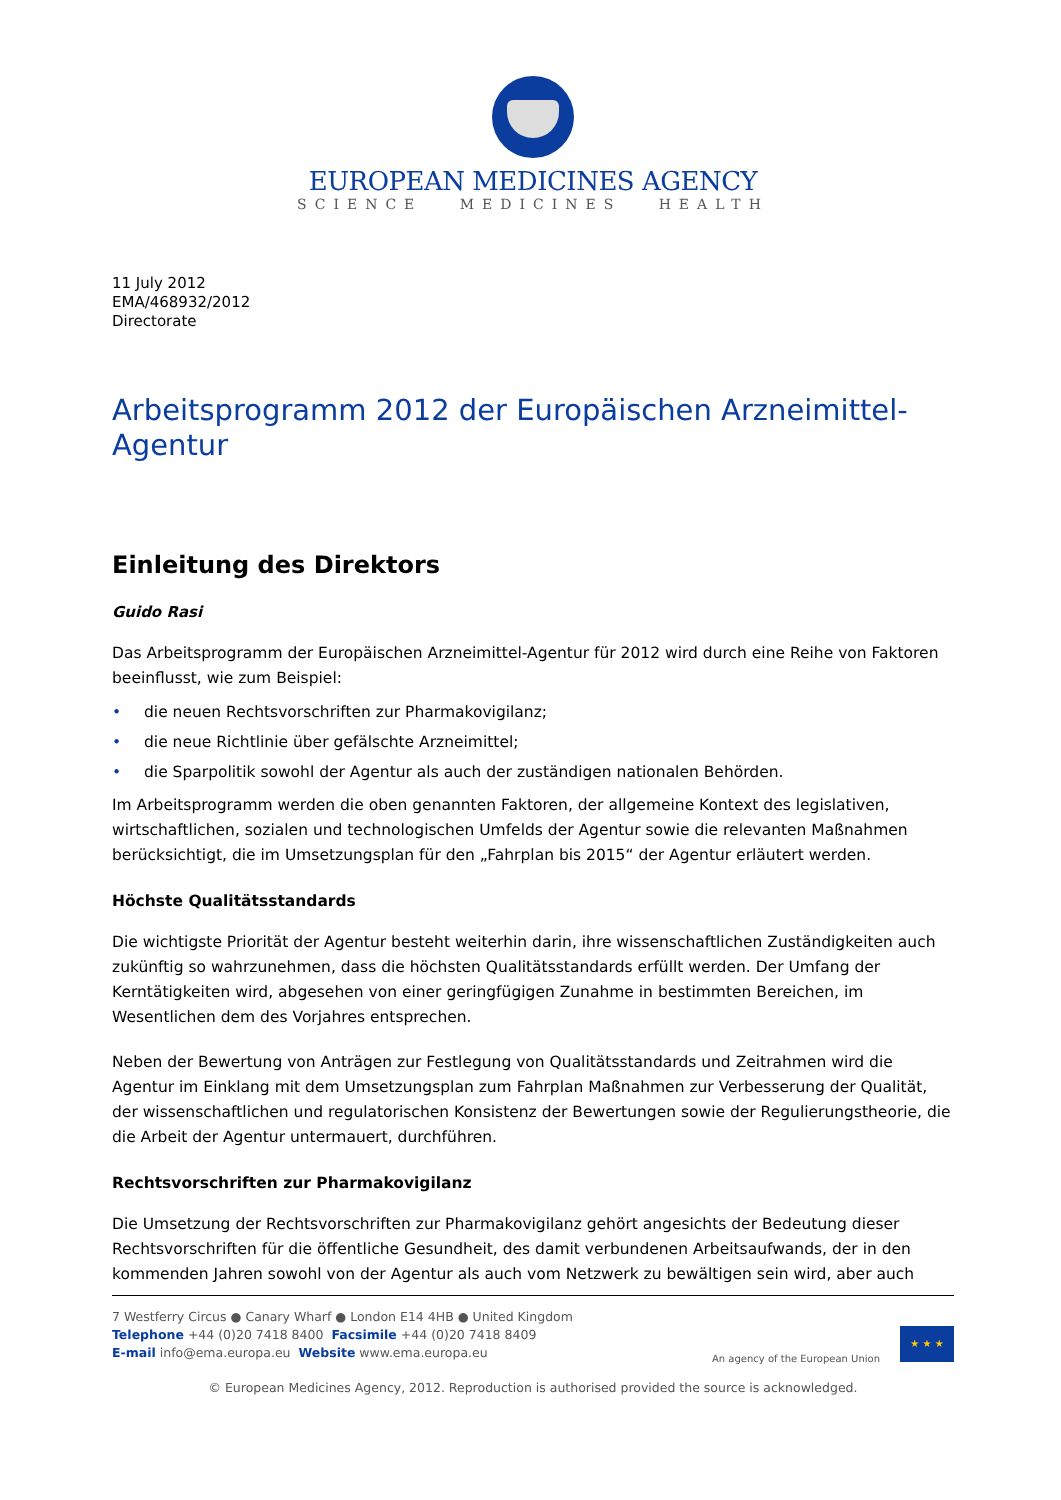EUROPEAN MEDICINES AGENCY
SCIENCE MEDICINES HEALTH
11 July 2012
EMA/468932/2012
Directorate
Arbeitsprogramm 2012 der Europäischen Arzneimittel-Agentur
Einleitung des Direktors
Guido Rasi
Das Arbeitsprogramm der Europäischen Arzneimittel-Agentur für 2012 wird durch eine Reihe von Faktoren beeinflusst, wie zum Beispiel:
• die neuen Rechtsvorschriften zur Pharmakovigilanz;
• die neue Richtlinie über gefälschte Arzneimittel;
• die Sparpolitik sowohl der Agentur als auch der zuständigen nationalen Behörden.
Im Arbeitsprogramm werden die oben genannten Faktoren, der allgemeine Kontext des legislativen, wirtschaftlichen, sozialen und technologischen Umfelds der Agentur sowie die relevanten Maßnahmen berücksichtigt, die im Umsetzungsplan für den „Fahrplan bis 2015“ der Agentur erläutert werden.
Höchste Qualitätsstandards
Die wichtigste Priorität der Agentur besteht weiterhin darin, ihre wissenschaftlichen Zuständigkeiten auch zukünftig so wahrzunehmen, dass die höchsten Qualitätsstandards erfüllt werden. Der Umfang der Kerntätigkeiten wird, abgesehen von einer geringfügigen Zunahme in bestimmten Bereichen, im Wesentlichen dem des Vorjahres entsprechen.
Neben der Bewertung von Anträgen zur Festlegung von Qualitätsstandards und Zeitrahmen wird die Agentur im Einklang mit dem Umsetzungsplan zum Fahrplan Maßnahmen zur Verbesserung der Qualität, der wissenschaftlichen und regulatorischen Konsistenz der Bewertungen sowie der Regulierungstheorie, die die Arbeit der Agentur untermauert, durchführen.
Rechtsvorschriften zur Pharmakovigilanz
Die Umsetzung der Rechtsvorschriften zur Pharmakovigilanz gehört angesichts der Bedeutung dieser Rechtsvorschriften für die öffentliche Gesundheit, des damit verbundenen Arbeitsaufwands, der in den kommenden Jahren sowohl von der Agentur als auch vom Netzwerk zu bewältigen sein wird, aber auch
7 Westferry Circus ● Canary Wharf ● London E14 4HB ● United Kingdom
Telephone +44 (0)20 7418 8400 Facsimile +44 (0)20 7418 8409
E-mail info@ema.europa.eu Website www.ema.europa.eu
An agency of the European Union
★ ★ ★
© European Medicines Agency, 2012. Reproduction is authorised provided the source is acknowledged.